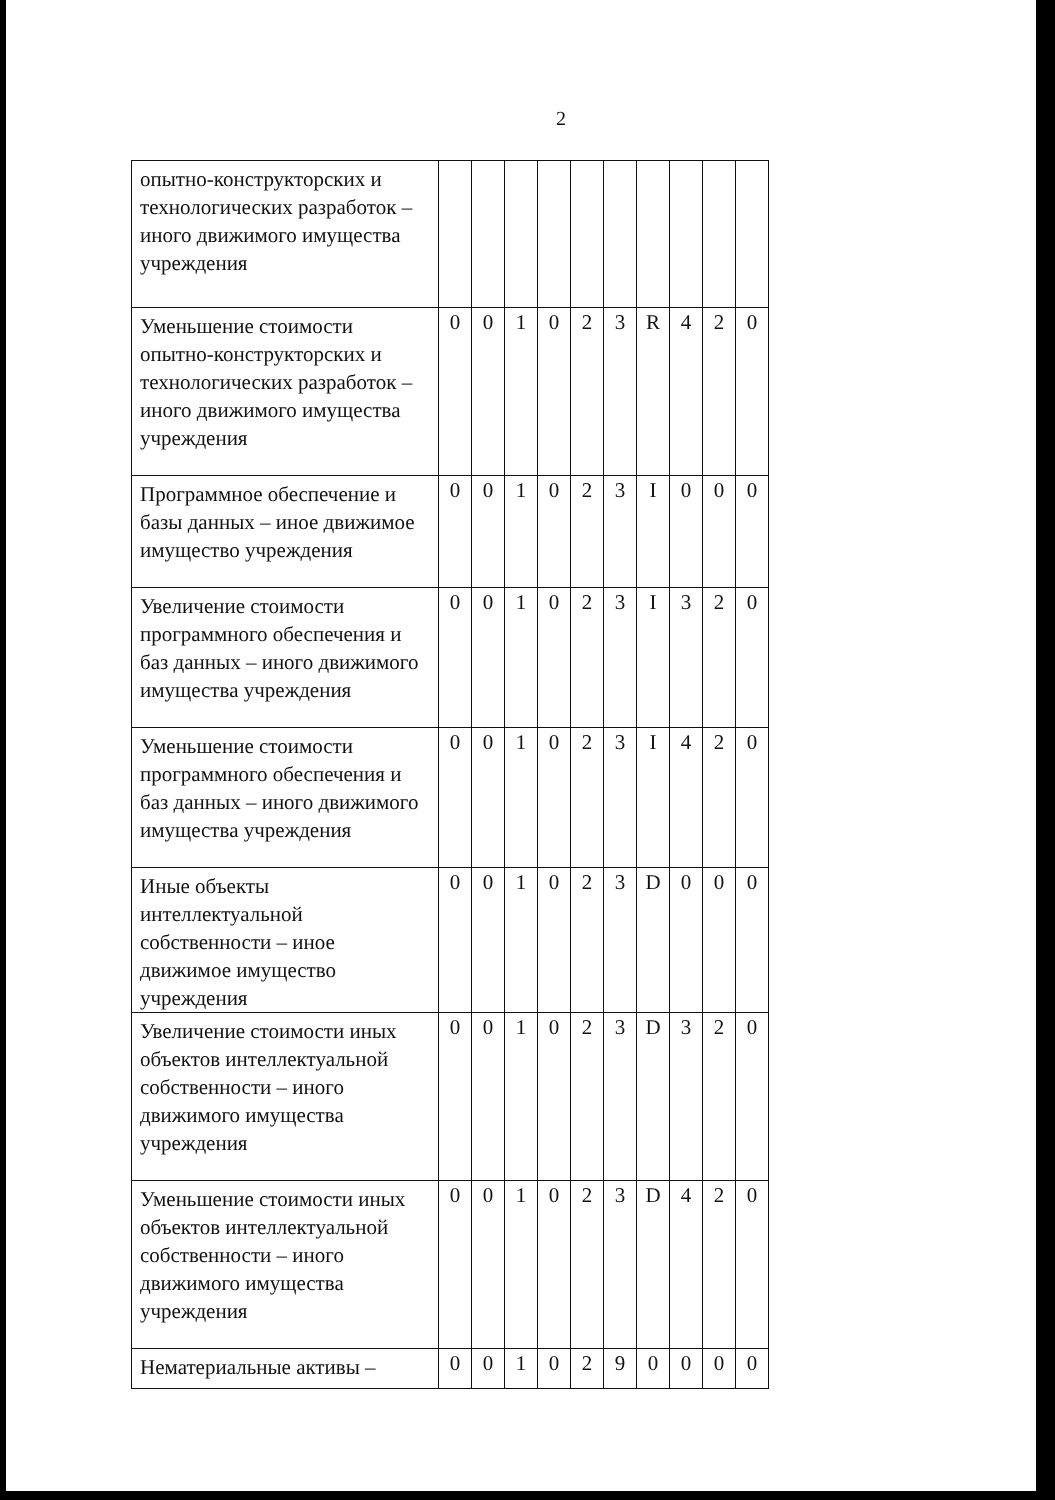2
| опытно-конструкторских и технологических разработок – иного движимого имущества учреждения | | | | | | | | | | |
| Уменьшение стоимости опытно-конструкторских и технологических разработок – иного движимого имущества учреждения | 0 | 0 | 1 | 0 | 2 | 3 | R | 4 | 2 | 0 |
| Программное обеспечение и базы данных – иное движимое имущество учреждения | 0 | 0 | 1 | 0 | 2 | 3 | I | 0 | 0 | 0 |
| Увеличение стоимости программного обеспечения и баз данных – иного движимого имущества учреждения | 0 | 0 | 1 | 0 | 2 | 3 | I | 3 | 2 | 0 |
| Уменьшение стоимости программного обеспечения и баз данных – иного движимого имущества учреждения | 0 | 0 | 1 | 0 | 2 | 3 | I | 4 | 2 | 0 |
| Иные объекты интеллектуальной собственности – иное движимое имущество учреждения | 0 | 0 | 1 | 0 | 2 | 3 | D | 0 | 0 | 0 |
| Увеличение стоимости иных объектов интеллектуальной собственности – иного движимого имущества учреждения | 0 | 0 | 1 | 0 | 2 | 3 | D | 3 | 2 | 0 |
| Уменьшение стоимости иных объектов интеллектуальной собственности – иного движимого имущества учреждения | 0 | 0 | 1 | 0 | 2 | 3 | D | 4 | 2 | 0 |
| Нематериальные активы – | 0 | 0 | 1 | 0 | 2 | 9 | 0 | 0 | 0 | 0 |